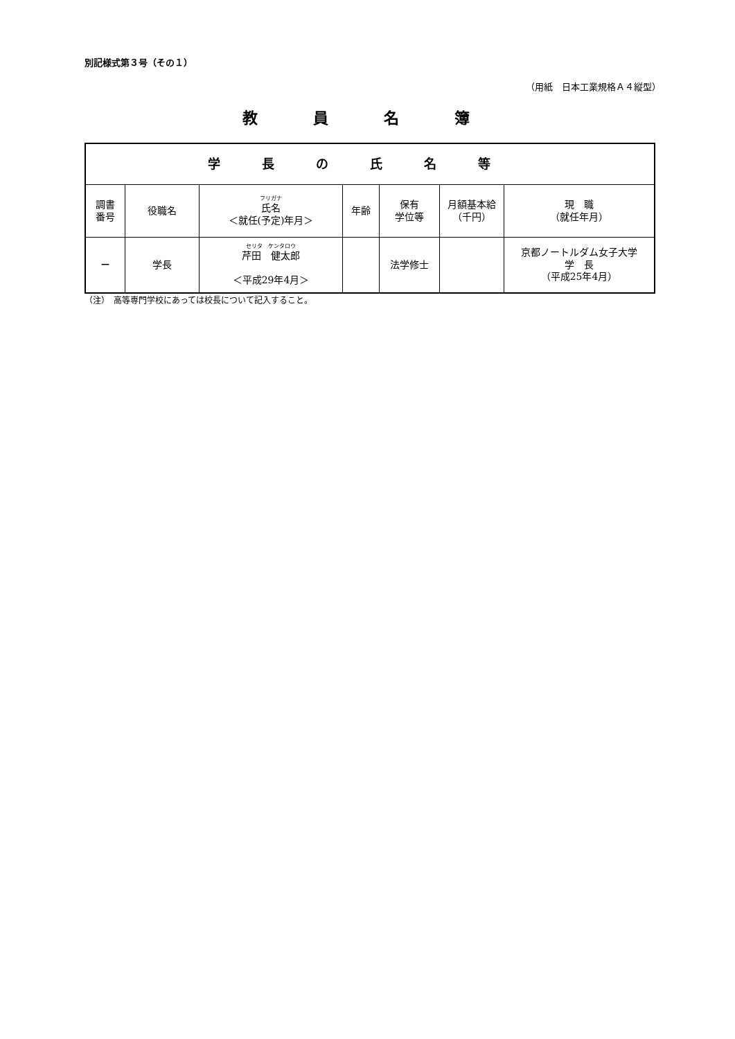別記様式第３号（その１）
（用紙　日本工業規格Ａ４縦型）
教員名簿
| 学長の氏名等 | | | | | | |
| --- | --- | --- | --- | --- | --- | --- |
| 調書 番号 | 役職名 | フリガナ 氏名 ＜就任(予定)年月＞ | 年齢 | 保有 学位等 | 月額基本給 （千円） | 現 職 （就任年月） |
| － | 学長 | セリタ ケンタロウ 芹田 健太郎 ＜平成29年4月＞ | | 法学修士 | | 京都ノートルダム女子大学 学 長 （平成25年4月） |
（注）　高等専門学校にあっては校長について記入すること。